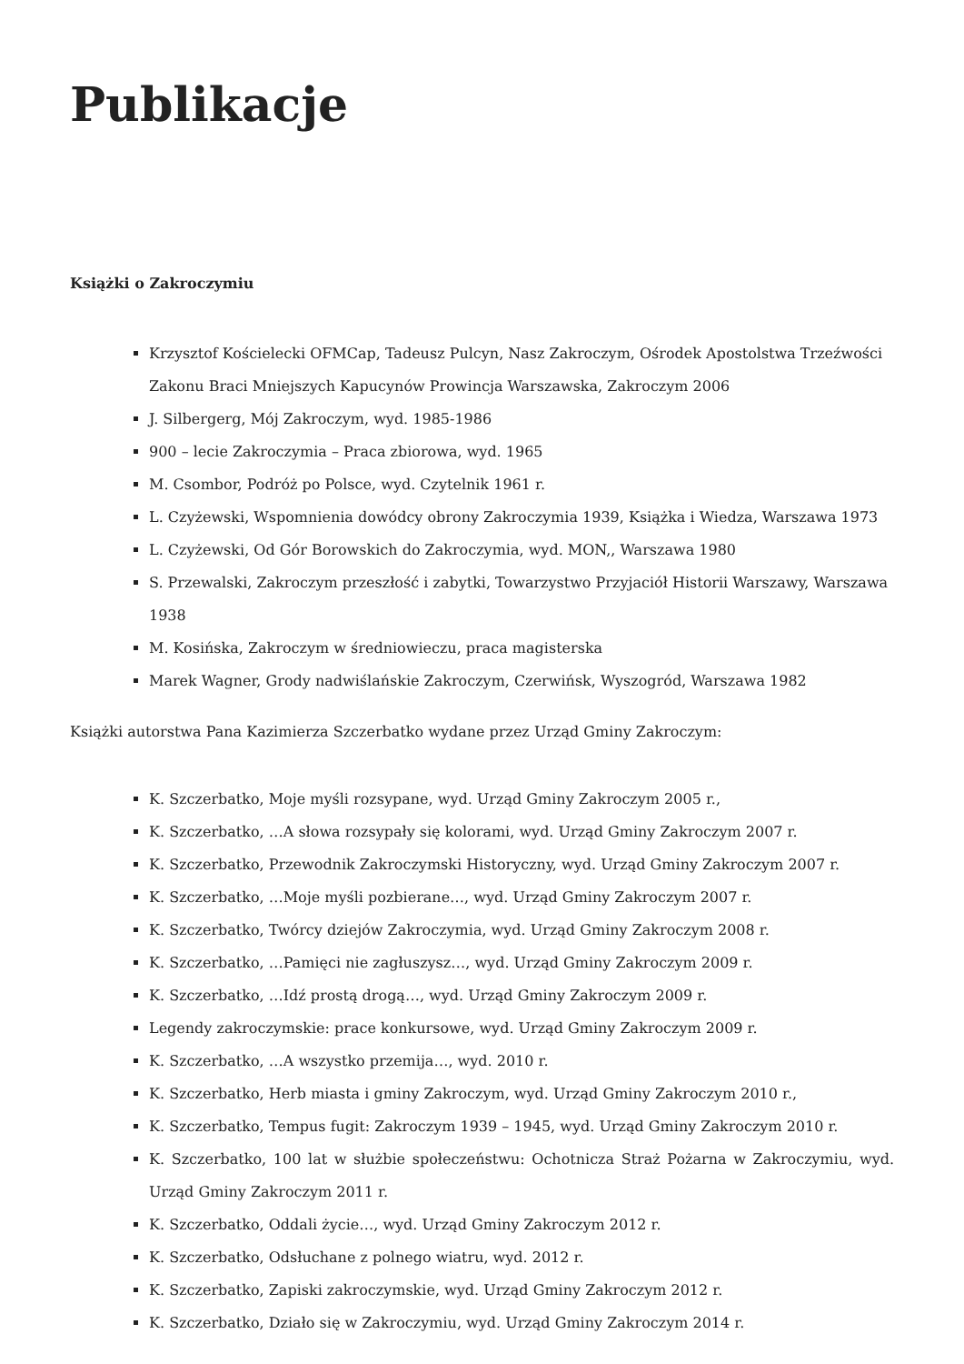Publikacje
Książki o Zakroczymiu
Krzysztof Kościelecki OFMCap, Tadeusz Pulcyn, Nasz Zakroczym, Ośrodek Apostolstwa Trzeźwości Zakonu Braci Mniejszych Kapucynów Prowincja Warszawska, Zakroczym 2006
J. Silbergerg, Mój Zakroczym, wyd. 1985-1986
900 – lecie Zakroczymia – Praca zbiorowa, wyd. 1965
M. Csombor, Podróż po Polsce, wyd. Czytelnik 1961 r.
L. Czyżewski, Wspomnienia dowódcy obrony Zakroczymia 1939, Książka i Wiedza, Warszawa 1973
L. Czyżewski, Od Gór Borowskich do Zakroczymia, wyd. MON,, Warszawa 1980
S. Przewalski, Zakroczym przeszłość i zabytki, Towarzystwo Przyjaciół Historii Warszawy, Warszawa 1938
M. Kosińska, Zakroczym w średniowieczu, praca magisterska
Marek Wagner, Grody nadwiślańskie Zakroczym, Czerwińsk, Wyszogród, Warszawa 1982
Książki autorstwa Pana Kazimierza Szczerbatko wydane przez Urząd Gminy Zakroczym:
K. Szczerbatko, Moje myśli rozsypane, wyd. Urząd Gminy Zakroczym 2005 r.,
K. Szczerbatko, …A słowa rozsypały się kolorami, wyd. Urząd Gminy Zakroczym 2007 r.
K. Szczerbatko, Przewodnik Zakroczymski Historyczny, wyd. Urząd Gminy Zakroczym 2007 r.
K. Szczerbatko, …Moje myśli pozbierane…, wyd. Urząd Gminy Zakroczym 2007 r.
K. Szczerbatko, Twórcy dziejów Zakroczymia, wyd. Urząd Gminy Zakroczym 2008 r.
K. Szczerbatko, …Pamięci nie zagłuszysz…, wyd. Urząd Gminy Zakroczym 2009 r.
K. Szczerbatko, …Idź prostą drogą…, wyd. Urząd Gminy Zakroczym 2009 r.
Legendy zakroczymskie: prace konkursowe, wyd. Urząd Gminy Zakroczym 2009 r.
K. Szczerbatko, …A wszystko przemija…, wyd. 2010 r.
K. Szczerbatko, Herb miasta i gminy Zakroczym, wyd. Urząd Gminy Zakroczym 2010 r.,
K. Szczerbatko, Tempus fugit: Zakroczym 1939 – 1945, wyd. Urząd Gminy Zakroczym 2010 r.
K. Szczerbatko, 100 lat w służbie społeczeństwu: Ochotnicza Straż Pożarna w Zakroczymiu, wyd. Urząd Gminy Zakroczym 2011 r.
K. Szczerbatko, Oddali życie…, wyd. Urząd Gminy Zakroczym 2012 r.
K. Szczerbatko, Odsłuchane z polnego wiatru, wyd. 2012 r.
K. Szczerbatko, Zapiski zakroczymskie, wyd. Urząd Gminy Zakroczym 2012 r.
K. Szczerbatko, Działo się w Zakroczymiu, wyd. Urząd Gminy Zakroczym 2014 r.